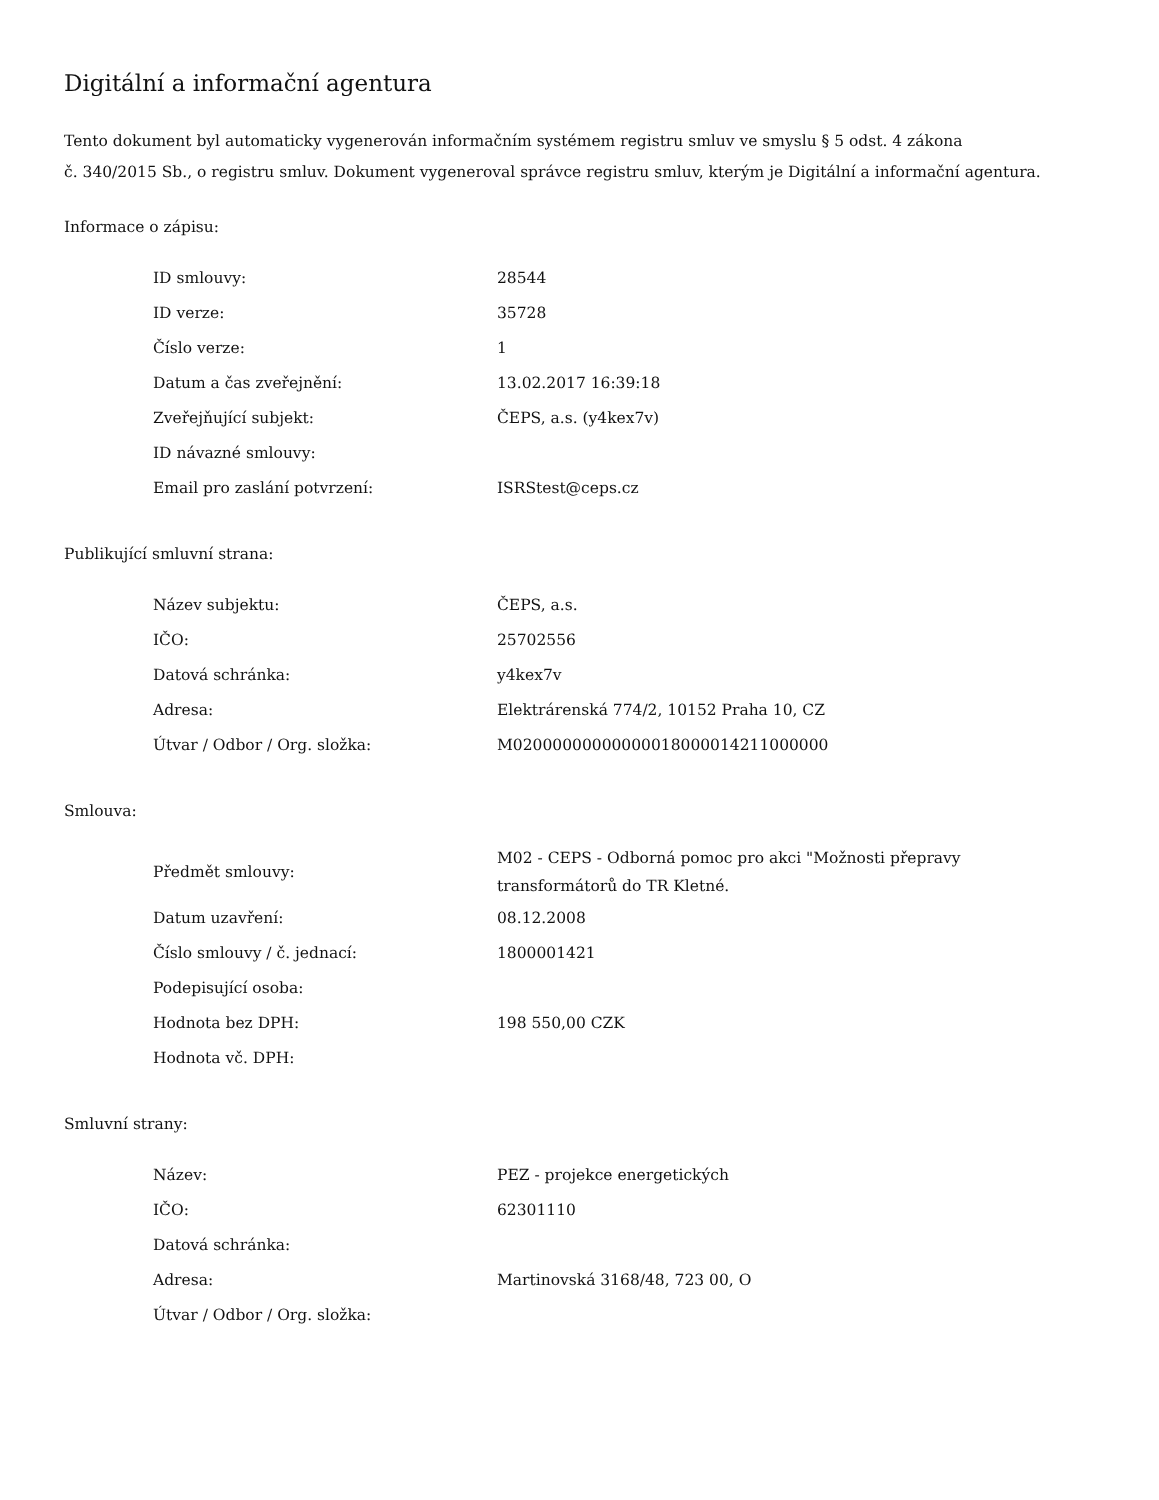Digitální a informační agentura
Tento dokument byl automaticky vygenerován informačním systémem registru smluv ve smyslu § 5 odst. 4 zákona
č. 340/2015 Sb., o registru smluv. Dokument vygeneroval správce registru smluv, kterým je Digitální a informační agentura.
Informace o zápisu:
| ID smlouvy: | 28544 |
| ID verze: | 35728 |
| Číslo verze: | 1 |
| Datum a čas zveřejnění: | 13.02.2017 16:39:18 |
| Zveřejňující subjekt: | ČEPS, a.s. (y4kex7v) |
| ID návazné smlouvy: | |
| Email pro zaslání potvrzení: | ISRStest@ceps.cz |
Publikující smluvní strana:
| Název subjektu: | ČEPS, a.s. |
| IČO: | 25702556 |
| Datová schránka: | y4kex7v |
| Adresa: | Elektrárenská 774/2, 10152 Praha 10, CZ |
| Útvar / Odbor / Org. složka: | M0200000000000001800001421100000​0 |
Smlouva:
| Předmět smlouvy: | M02 - CEPS - Odborná pomoc pro akci "Možnosti přepravy transformátorů do TR Kletné. |
| Datum uzavření: | 08.12.2008 |
| Číslo smlouvy / č. jednací: | 1800001421 |
| Podepisující osoba: | |
| Hodnota bez DPH: | 198 550,00 CZK |
| Hodnota vč. DPH: | |
Smluvní strany:
| Název: | PEZ - projekce energetických |
| IČO: | 62301110 |
| Datová schránka: | |
| Adresa: | Martinovská 3168/48, 723 00, O |
| Útvar / Odbor / Org. složka: | |